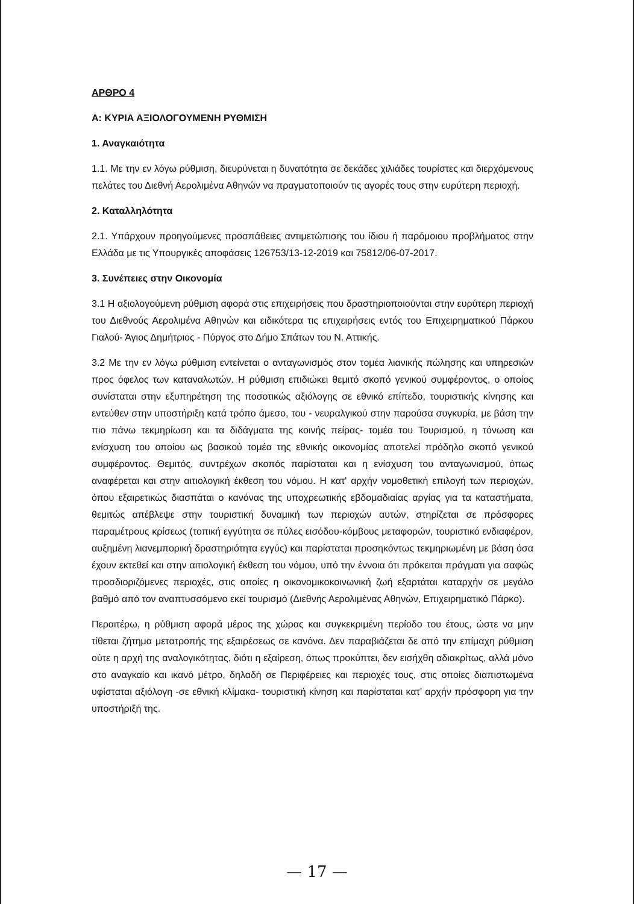ΑΡΘΡΟ 4
Α: ΚΥΡΙΑ ΑΞΙΟΛΟΓΟΥΜΕΝΗ ΡΥΘΜΙΣΗ
1. Αναγκαιότητα
1.1. Με την εν λόγω ρύθμιση, διευρύνεται η δυνατότητα σε δεκάδες χιλιάδες τουρίστες και διερχόμενους πελάτες του Διεθνή Αερολιμένα Αθηνών να πραγματοποιούν τις αγορές τους στην ευρύτερη περιοχή.
2. Καταλληλότητα
2.1. Υπάρχουν προηγούμενες προσπάθειες αντιμετώπισης του ίδιου ή παρόμοιου προβλήματος στην Ελλάδα με τις Υπουργικές αποφάσεις 126753/13-12-2019 και 75812/06-07-2017.
3. Συνέπειες στην Οικονομία
3.1 Η αξιολογούμενη ρύθμιση αφορά στις επιχειρήσεις που δραστηριοποιούνται στην ευρύτερη περιοχή του Διεθνούς Αερολιμένα Αθηνών και ειδικότερα τις επιχειρήσεις εντός του Επιχειρηματικού Πάρκου Γιαλού- Άγιος Δημήτριος - Πύργος στο Δήμο Σπάτων του Ν. Αττικής.
3.2 Με την εν λόγω ρύθμιση εντείνεται ο ανταγωνισμός στον τομέα λιανικής πώλησης και υπηρεσιών προς όφελος των καταναλωτών. Η ρύθμιση επιδιώκει θεμιτό σκοπό γενικού συμφέροντος, ο οποίος συνίσταται στην εξυπηρέτηση της ποσοτικώς αξιόλογης σε εθνικό επίπεδο, τουριστικής κίνησης και εντεύθεν στην υποστήριξη κατά τρόπο άμεσο, του - νευραλγικού στην παρούσα συγκυρία, με βάση την πιο πάνω τεκμηρίωση και τα διδάγματα της κοινής πείρας- τομέα του Τουρισμού, η τόνωση και ενίσχυση του οποίου ως βασικού τομέα της εθνικής οικονομίας αποτελεί πρόδηλο σκοπό γενικού συμφέροντος. Θεμιτός, συντρέχων σκοπός παρίσταται και η ενίσχυση του ανταγωνισμού, όπως αναφέρεται και στην αιτιολογική έκθεση του νόμου. Η κατ' αρχήν νομοθετική επιλογή των περιοχών, όπου εξαιρετικώς διασπάται ο κανόνας της υποχρεωτικής εβδομαδιαίας αργίας για τα καταστήματα, θεμιτώς απέβλεψε στην τουριστική δυναμική των περιοχών αυτών, στηρίζεται σε πρόσφορες παραμέτρους κρίσεως (τοπική εγγύτητα σε πύλες εισόδου-κόμβους μεταφορών, τουριστικό ενδιαφέρον, αυξημένη λιανεμπορική δραστηριότητα εγγύς) και παρίσταται προσηκόντως τεκμηριωμένη με βάση όσα έχουν εκτεθεί και στην αιτιολογική έκθεση του νόμου, υπό την έννοια ότι πρόκειται πράγματι για σαφώς προσδιοριζόμενες περιοχές, στις οποίες η οικονομικοκοινωνική ζωή εξαρτάται καταρχήν σε μεγάλο βαθμό από τον αναπτυσσόμενο εκεί τουρισμό (Διεθνής Αερολιμένας Αθηνών, Επιχειρηματικό Πάρκο).
Περαιτέρω, η ρύθμιση αφορά μέρος της χώρας και συγκεκριμένη περίοδο του έτους, ώστε να μην τίθεται ζήτημα μετατροπής της εξαιρέσεως σε κανόνα. Δεν παραβιάζεται δε από την επίμαχη ρύθμιση ούτε η αρχή της αναλογικότητας, διότι η εξαίρεση, όπως προκύπτει, δεν εισήχθη αδιακρίτως, αλλά μόνο στο αναγκαίο και ικανό μέτρο, δηλαδή σε Περιφέρειες και περιοχές τους, στις οποίες διαπιστωμένα υφίσταται αξιόλογη -σε εθνική κλίμακα- τουριστική κίνηση και παρίσταται κατ' αρχήν πρόσφορη για την υποστήριξή της.
— 17 —